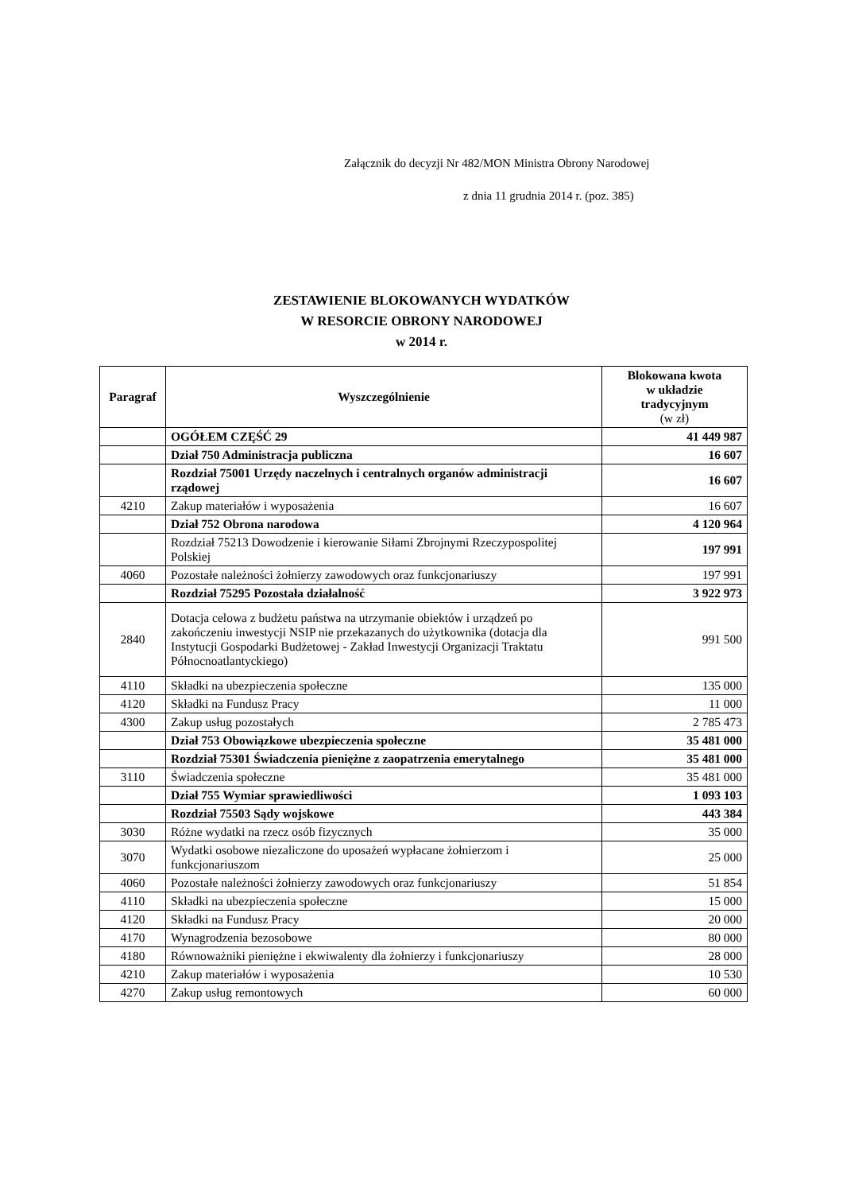Załącznik do decyzji Nr 482/MON Ministra Obrony Narodowej
z dnia 11 grudnia 2014 r. (poz. 385)
ZESTAWIENIE BLOKOWANYCH WYDATKÓW
W RESORCIE OBRONY NARODOWEJ
w 2014 r.
| Paragraf | Wyszczególnienie | Blokowana kwota w układzie tradycyjnym (w zł) |
| --- | --- | --- |
| | OGÓŁEM CZĘŚĆ 29 | 41 449 987 |
| | Dział 750 Administracja publiczna | 16 607 |
| | Rozdział 75001 Urzędy naczelnych i centralnych organów administracji rządowej | 16 607 |
| 4210 | Zakup materiałów i wyposażenia | 16 607 |
| | Dział 752 Obrona narodowa | 4 120 964 |
| | Rozdział 75213 Dowodzenie i kierowanie Siłami Zbrojnymi Rzeczypospolitej Polskiej | 197 991 |
| 4060 | Pozostałe należności żołnierzy zawodowych oraz funkcjonariuszy | 197 991 |
| | Rozdział 75295 Pozostała działalność | 3 922 973 |
| 2840 | Dotacja celowa z budżetu państwa na utrzymanie obiektów i urządzeń po zakończeniu inwestycji NSIP nie przekazanych do użytkownika (dotacja dla Instytucji Gospodarki Budżetowej - Zakład Inwestycji Organizacji Traktatu Północnoatlantyckiego) | 991 500 |
| 4110 | Składki na ubezpieczenia społeczne | 135 000 |
| 4120 | Składki na Fundusz Pracy | 11 000 |
| 4300 | Zakup usług pozostałych | 2 785 473 |
| | Dział 753 Obowiązkowe ubezpieczenia społeczne | 35 481 000 |
| | Rozdział 75301 Świadczenia pieniężne z zaopatrzenia emerytalnego | 35 481 000 |
| 3110 | Świadczenia społeczne | 35 481 000 |
| | Dział 755 Wymiar sprawiedliwości | 1 093 103 |
| | Rozdział 75503 Sądy wojskowe | 443 384 |
| 3030 | Różne wydatki na rzecz osób fizycznych | 35 000 |
| 3070 | Wydatki osobowe niezaliczone do uposażeń wypłacane żołnierzom i funkcjonariuszom | 25 000 |
| 4060 | Pozostałe należności żołnierzy zawodowych oraz funkcjonariuszy | 51 854 |
| 4110 | Składki na ubezpieczenia społeczne | 15 000 |
| 4120 | Składki na Fundusz Pracy | 20 000 |
| 4170 | Wynagrodzenia bezosobowe | 80 000 |
| 4180 | Równoważniki pieniężne i ekwiwalenty dla żołnierzy i funkcjonariuszy | 28 000 |
| 4210 | Zakup materiałów i wyposażenia | 10 530 |
| 4270 | Zakup usług remontowych | 60 000 |